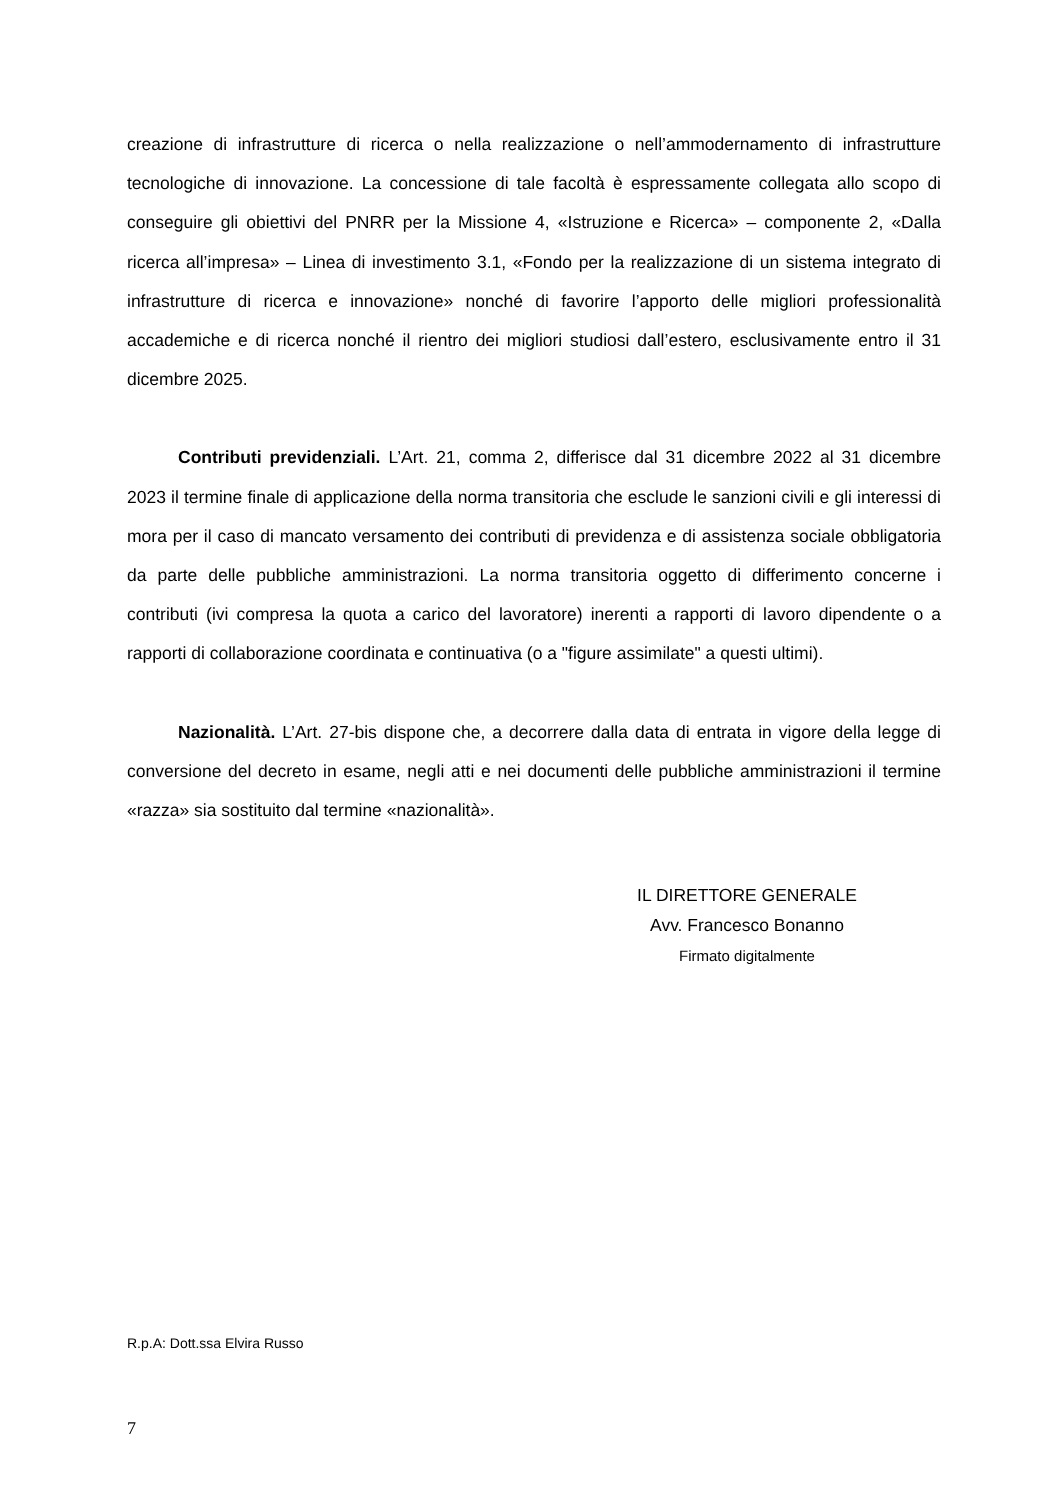creazione di infrastrutture di ricerca o nella realizzazione o nell’ammodernamento di infrastrutture tecnologiche di innovazione. La concessione di tale facoltà è espressamente collegata allo scopo di conseguire gli obiettivi del PNRR per la Missione 4, «Istruzione e Ricerca» – componente 2, «Dalla ricerca all’impresa» – Linea di investimento 3.1, «Fondo per la realizzazione di un sistema integrato di infrastrutture di ricerca e innovazione» nonché di favorire l’apporto delle migliori professionalità accademiche e di ricerca nonché il rientro dei migliori studiosi dall’estero, esclusivamente entro il 31 dicembre 2025.
Contributi previdenziali. L’Art. 21, comma 2, differisce dal 31 dicembre 2022 al 31 dicembre 2023 il termine finale di applicazione della norma transitoria che esclude le sanzioni civili e gli interessi di mora per il caso di mancato versamento dei contributi di previdenza e di assistenza sociale obbligatoria da parte delle pubbliche amministrazioni. La norma transitoria oggetto di differimento concerne i contributi (ivi compresa la quota a carico del lavoratore) inerenti a rapporti di lavoro dipendente o a rapporti di collaborazione coordinata e continuativa (o a "figure assimilate" a questi ultimi).
Nazionalità. L’Art. 27-bis dispone che, a decorrere dalla data di entrata in vigore della legge di conversione del decreto in esame, negli atti e nei documenti delle pubbliche amministrazioni il termine «razza» sia sostituito dal termine «nazionalità».
IL DIRETTORE GENERALE
Avv. Francesco Bonanno
Firmato digitalmente
R.p.A: Dott.ssa Elvira Russo
7